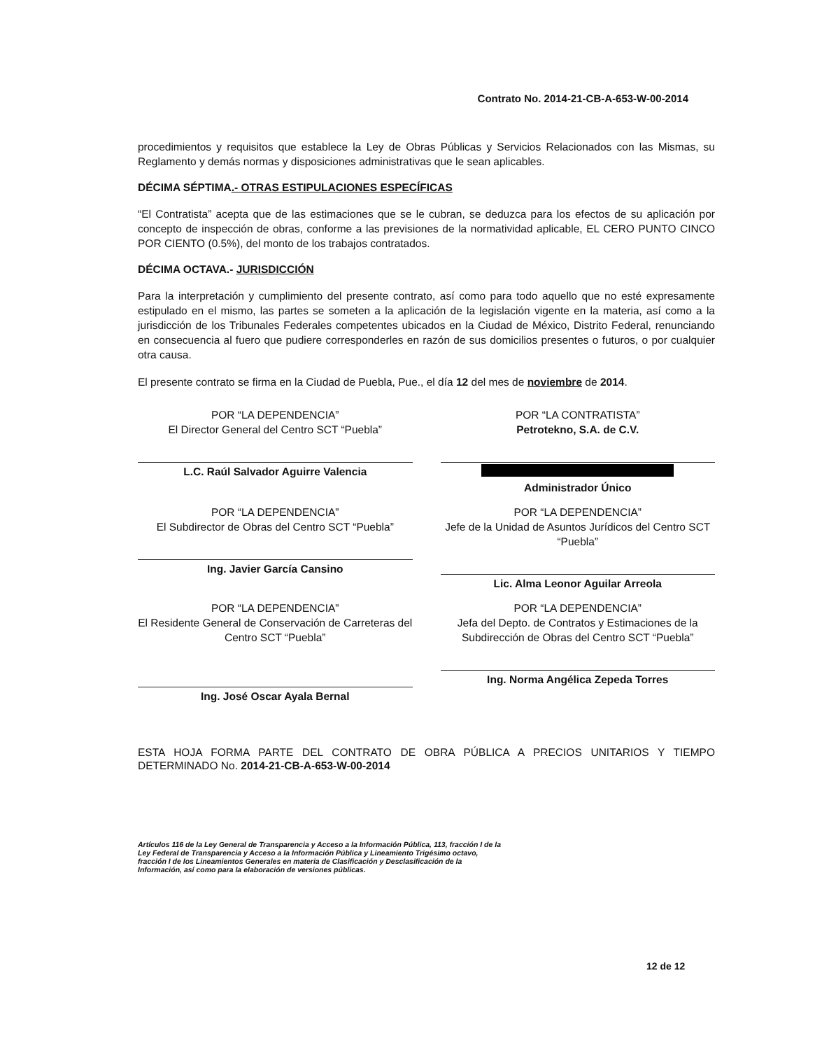Contrato No. 2014-21-CB-A-653-W-00-2014
procedimientos y requisitos que establece la Ley de Obras Públicas y Servicios Relacionados con las Mismas, su Reglamento y demás normas y disposiciones administrativas que le sean aplicables.
DÉCIMA SÉPTIMA.- OTRAS ESTIPULACIONES ESPECÍFICAS
“El Contratista” acepta que de las estimaciones que se le cubran, se deduzca para los efectos de su aplicación por concepto de inspección de obras, conforme a las previsiones de la normatividad aplicable, EL CERO PUNTO CINCO POR CIENTO (0.5%), del monto de los trabajos contratados.
DÉCIMA OCTAVA.- JURISDICCIÓN
Para la interpretación y cumplimiento del presente contrato, así como para todo aquello que no esté expresamente estipulado en el mismo, las partes se someten a la aplicación de la legislación vigente en la materia, así como a la jurisdicción de los Tribunales Federales competentes ubicados en la Ciudad de México, Distrito Federal, renunciando en consecuencia al fuero que pudiere corresponderles en razón de sus domicilios presentes o futuros, o por cualquier otra causa.
El presente contrato se firma en la Ciudad de Puebla, Pue., el día 12 del mes de noviembre de 2014.
POR “LA DEPENDENCIA”
El Director General del Centro SCT “Puebla”
L.C. Raúl Salvador Aguirre Valencia
POR “LA CONTRATISTA”
Petrotekno, S.A. de C.V.
Administrador Único
POR “LA DEPENDENCIA”
El Subdirector de Obras del Centro SCT “Puebla”
Ing. Javier García Cansino
POR “LA DEPENDENCIA”
Jefe de la Unidad de Asuntos Jurídicos del Centro SCT “Puebla”
Lic. Alma Leonor Aguilar Arreola
POR “LA DEPENDENCIA”
El Residente General de Conservación de Carreteras del Centro SCT “Puebla”
Ing. José Oscar Ayala Bernal
POR “LA DEPENDENCIA”
Jefa del Depto. de Contratos y Estimaciones de la Subdirección de Obras del Centro SCT “Puebla”
Ing. Norma Angélica Zepeda Torres
ESTA HOJA FORMA PARTE DEL CONTRATO DE OBRA PÚBLICA A PRECIOS UNITARIOS Y TIEMPO DETERMINADO No. 2014-21-CB-A-653-W-00-2014
Artículos 116 de la Ley General de Transparencia y Acceso a la Información Pública, 113, fracción I de la Ley Federal de Transparencia y Acceso a la Información Pública y Lineamiento Trigésimo octavo, fracción I de los Lineamientos Generales en materia de Clasificación y Desclasificación de la Información, así como para la elaboración de versiones públicas.
12 de 12